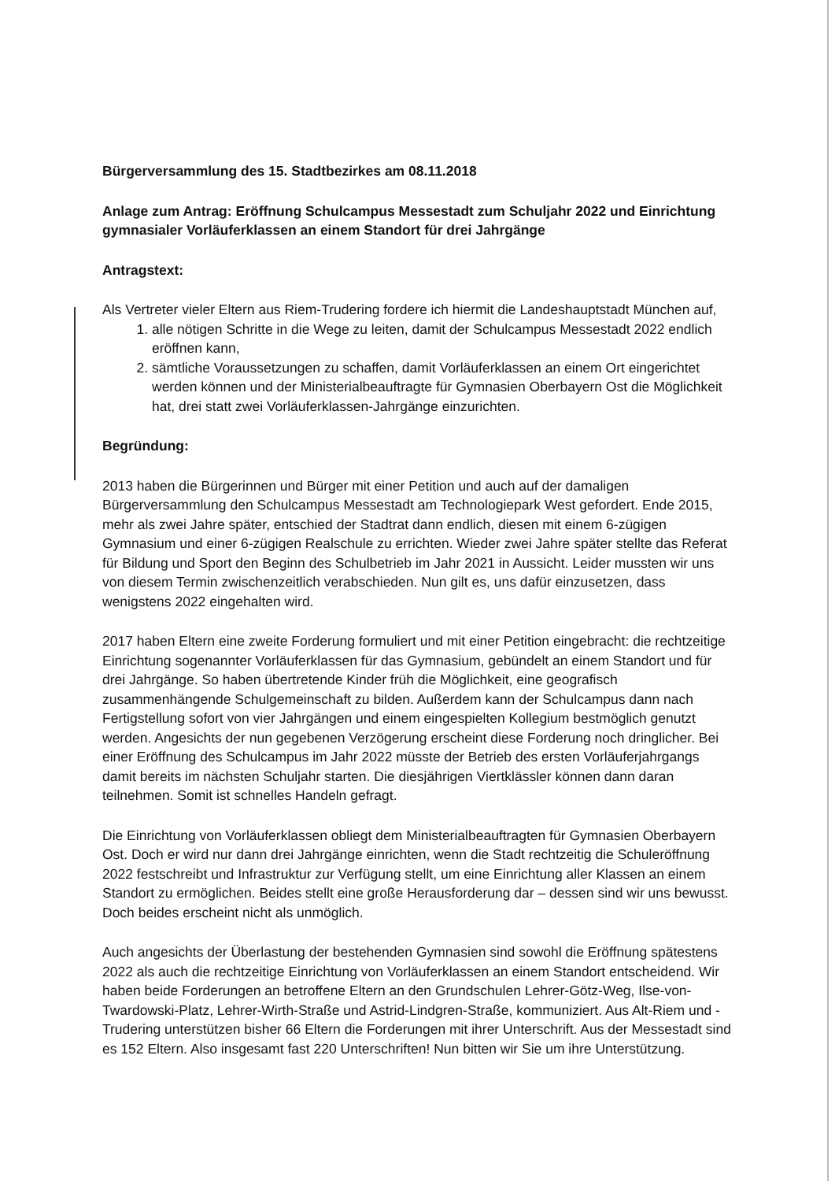Bürgerversammlung des 15. Stadtbezirkes am 08.11.2018
Anlage zum Antrag: Eröffnung Schulcampus Messestadt zum Schuljahr 2022 und Einrichtung gymnasialer Vorläuferklassen an einem Standort für drei Jahrgänge
Antragstext:
Als Vertreter vieler Eltern aus Riem-Trudering fordere ich hiermit die Landeshauptstadt München auf,
1. alle nötigen Schritte in die Wege zu leiten, damit der Schulcampus Messestadt 2022 endlich eröffnen kann,
2. sämtliche Voraussetzungen zu schaffen, damit Vorläuferklassen an einem Ort eingerichtet werden können und der Ministerialbeauftragte für Gymnasien Oberbayern Ost die Möglichkeit hat, drei statt zwei Vorläuferklassen-Jahrgänge einzurichten.
Begründung:
2013 haben die Bürgerinnen und Bürger mit einer Petition und auch auf der damaligen Bürgerversammlung den Schulcampus Messestadt am Technologiepark West gefordert. Ende 2015, mehr als zwei Jahre später, entschied der Stadtrat dann endlich, diesen mit einem 6-zügigen Gymnasium und einer 6-zügigen Realschule zu errichten. Wieder zwei Jahre später stellte das Referat für Bildung und Sport den Beginn des Schulbetrieb im Jahr 2021 in Aussicht. Leider mussten wir uns von diesem Termin zwischenzeitlich verabschieden. Nun gilt es, uns dafür einzusetzen, dass wenigstens 2022 eingehalten wird.
2017 haben Eltern eine zweite Forderung formuliert und mit einer Petition eingebracht: die rechtzeitige Einrichtung sogenannter Vorläuferklassen für das Gymnasium, gebündelt an einem Standort und für drei Jahrgänge. So haben übertretende Kinder früh die Möglichkeit, eine geografisch zusammenhängende Schulgemeinschaft zu bilden. Außerdem kann der Schulcampus dann nach Fertigstellung sofort von vier Jahrgängen und einem eingespielten Kollegium bestmöglich genutzt werden. Angesichts der nun gegebenen Verzögerung erscheint diese Forderung noch dringlicher. Bei einer Eröffnung des Schulcampus im Jahr 2022 müsste der Betrieb des ersten Vorläuferjahrgangs damit bereits im nächsten Schuljahr starten. Die diesjährigen Viertklässler können dann daran teilnehmen. Somit ist schnelles Handeln gefragt.
Die Einrichtung von Vorläuferklassen obliegt dem Ministerialbeauftragten für Gymnasien Oberbayern Ost. Doch er wird nur dann drei Jahrgänge einrichten, wenn die Stadt rechtzeitig die Schuleröffnung 2022 festschreibt und Infrastruktur zur Verfügung stellt, um eine Einrichtung aller Klassen an einem Standort zu ermöglichen. Beides stellt eine große Herausforderung dar – dessen sind wir uns bewusst. Doch beides erscheint nicht als unmöglich.
Auch angesichts der Überlastung der bestehenden Gymnasien sind sowohl die Eröffnung spätestens 2022 als auch die rechtzeitige Einrichtung von Vorläuferklassen an einem Standort entscheidend. Wir haben beide Forderungen an betroffene Eltern an den Grundschulen Lehrer-Götz-Weg, Ilse-von-Twardowski-Platz, Lehrer-Wirth-Straße und Astrid-Lindgren-Straße, kommuniziert. Aus Alt-Riem und -Trudering unterstützen bisher 66 Eltern die Forderungen mit ihrer Unterschrift. Aus der Messestadt sind es 152 Eltern. Also insgesamt fast 220 Unterschriften! Nun bitten wir Sie um ihre Unterstützung.